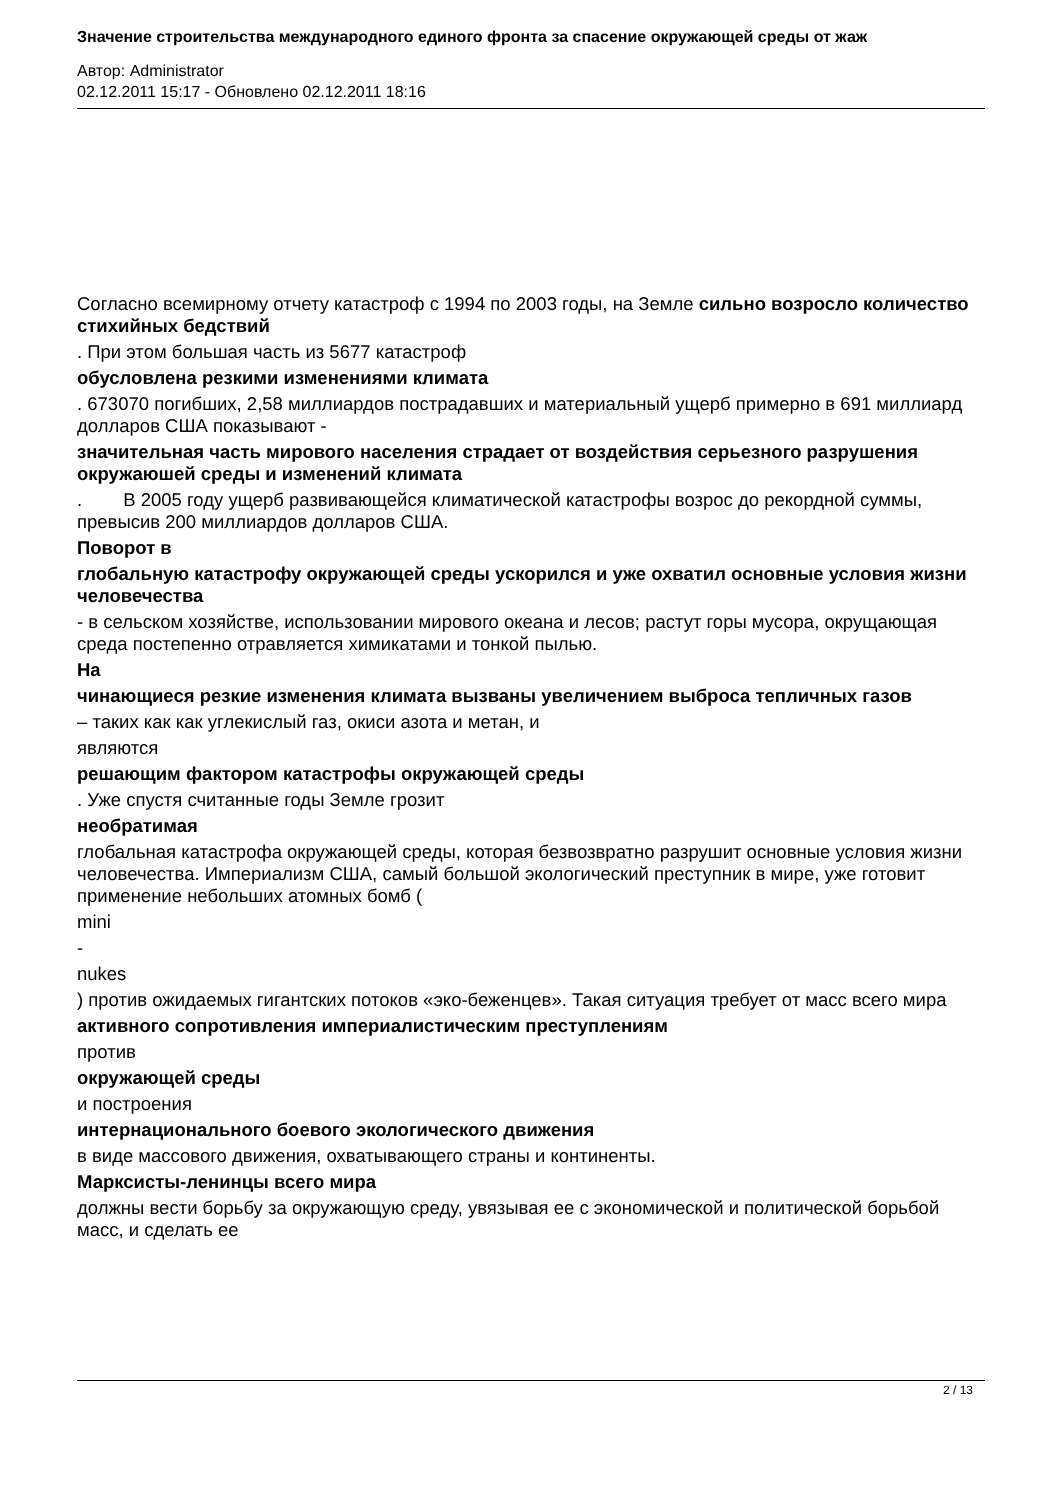Значение строительства международного единого фронта за спасение окружающей среды от жаж
Автор: Administrator
02.12.2011 15:17 - Обновлено 02.12.2011 18:16
Согласно всемирному отчету катастроф с 1994 по 2003 годы, на Земле сильно возросло количество стихийных бедствий
. При этом большая часть из 5677 катастроф
обусловлена резкими изменениями климата
. 673070 погибших, 2,58 миллиардов пострадавших и материальный ущерб примерно в 691 миллиард долларов США показывают -
значительная часть мирового населения страдает от воздействия серьезного разрушения окружаюшей среды и изменений климата
. В 2005 году ущерб развивающейся климатической катастрофы возрос до рекордной суммы, превысив 200 миллиардов долларов США.
Поворот в
глобальную катастрофу окружающей среды ускорился и уже охватил основные условия жизни человечества
- в сельском хозяйстве, использовании мирового океана и лесов; растут горы мусора, окрущающая среда постепенно отравляется химикатами и тонкой пылью.
На
чинающиеся резкие изменения климата вызваны увеличением выброса тепличных газов
– таких как как углекислый газ, окиси азота и метан, и
являются
решающим фактором катастрофы окружающей среды
. Уже спустя считанные годы Земле грозит
необратимая
глобальная катастрофа окружающей среды, которая безвозвратно разрушит основные условия жизни человечества. Империализм США, самый большой экологический преступник в мире, уже готовит применение небольших атомных бомб (
mini
-
nukes
) против ожидаемых гигантских потоков «эко-беженцев». Такая ситуация требует от масс всего мира
активного сопротивления империалистическим преступлениям
против
окружающей среды
и построения
интернационального боевого экологического движения
в виде массового движения, охватывающего страны и континенты.
Марксисты-ленинцы всего мира
должны вести борьбу за окружающую среду, увязывая ее с экономической и политической борьбой масс, и сделать ее
2 / 13